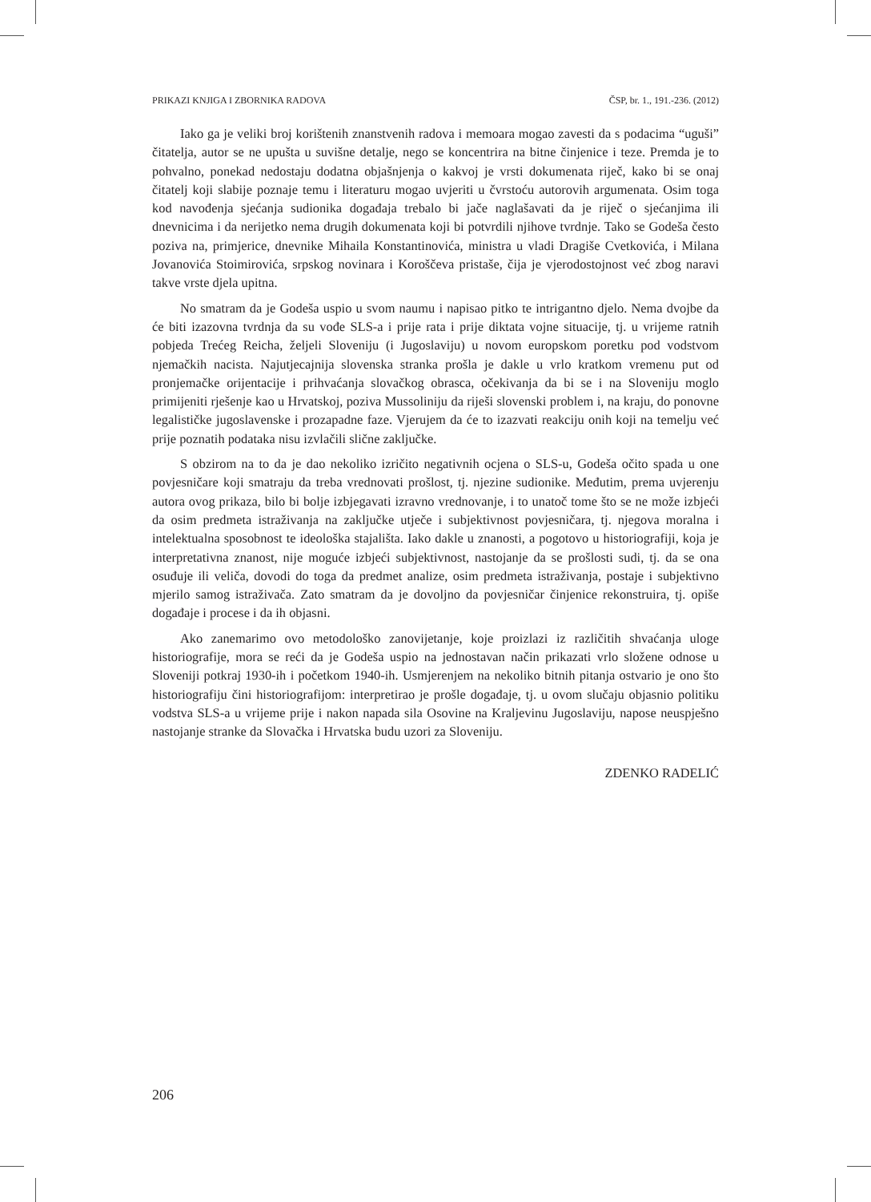PRIKAZI KNJIGA I ZBORNIKA RADOVA ČSP, br. 1., 191.-236. (2012)
Iako ga je veliki broj korištenih znanstvenih radova i memoara mogao zavesti da s podacima “uguši” čitatelja, autor se ne upušta u suvišne detalje, nego se koncentrira na bitne činjenice i teze. Premda je to pohvalno, ponekad nedostaju dodatna objašnjenja o kakvoj je vrsti dokumenata riječ, kako bi se onaj čitatelj koji slabije poznaje temu i literaturu mogao uvjeriti u čvrstoću autorovih argumenata. Osim toga kod navođenja sjećanja sudionika događaja trebalo bi jače naglašavati da je riječ o sjećanjima ili dnevnicima i da nerijetko nema drugih dokumenata koji bi potvrdili njihove tvrdnje. Tako se Godeša često poziva na, primjerice, dnevnike Mihaila Konstantinovića, ministra u vladi Dragiše Cvetkovića, i Milana Jovanovića Stoimirovića, srpskog novinara i Koroščeva pristaše, čija je vjerodostojnost već zbog naravi takve vrste djela upitna.
No smatram da je Godeša uspio u svom naumu i napisao pitko te intrigantno djelo. Nema dvojbe da će biti izazovna tvrdnja da su vođe SLS-a i prije rata i prije diktata vojne situacije, tj. u vrijeme ratnih pobjeda Trećeg Reicha, željeli Sloveniju (i Jugoslaviju) u novom europskom poretku pod vodstvom njemačkih nacista. Najutjecajnija slovenska stranka prošla je dakle u vrlo kratkom vremenu put od pronjemačke orijentacije i prihvaćanja slovačkog obrasca, očekivanja da bi se i na Sloveniju moglo primijeniti rješenje kao u Hrvatskoj, poziva Mussoliniju da riješi slovenski problem i, na kraju, do ponovne legalističke jugoslavenske i prozapadne faze. Vjerujem da će to izazvati reakciju onih koji na temelju već prije poznatih podataka nisu izvlačili slične zaključke.
S obzirom na to da je dao nekoliko izričito negativnih ocjena o SLS-u, Godeša očito spada u one povjesničare koji smatraju da treba vrednovati prošlost, tj. njezine sudionike. Međutim, prema uvjerenju autora ovog prikaza, bilo bi bolje izbjegavati izravno vrednovanje, i to unatoč tome što se ne može izbjeći da osim predmeta istraživanja na zaključke utječe i subjektivnost povjesničara, tj. njegova moralna i intelektualna sposobnost te ideološka stajališta. Iako dakle u znanosti, a pogotovo u historiografiji, koja je interpretativna znanost, nije moguće izbjeći subjektivnost, nastojanje da se prošlosti sudi, tj. da se ona osuđuje ili veliča, dovodi do toga da predmet analize, osim predmeta istraživanja, postaje i subjektivno mjerilo samog istraživača. Zato smatram da je dovoljno da povjesničar činjenice rekonstruira, tj. opiše događaje i procese i da ih objasni.
Ako zanemarimo ovo metodološko zanovijetanje, koje proizlazi iz različitih shvaćanja uloge historiografije, mora se reći da je Godeša uspio na jednostavan način prikazati vrlo složene odnose u Sloveniji potkraj 1930-ih i početkom 1940-ih. Usmjerenjem na nekoliko bitnih pitanja ostvario je ono što historiografiju čini historiografijom: interpretirao je prošle događaje, tj. u ovom slučaju objasnio politiku vodstva SLS-a u vrijeme prije i nakon napada sila Osovine na Kraljevinu Jugoslaviju, napose neuspješno nastojanje stranke da Slovačka i Hrvatska budu uzori za Sloveniju.
ZDENKO RADELIĆ
206